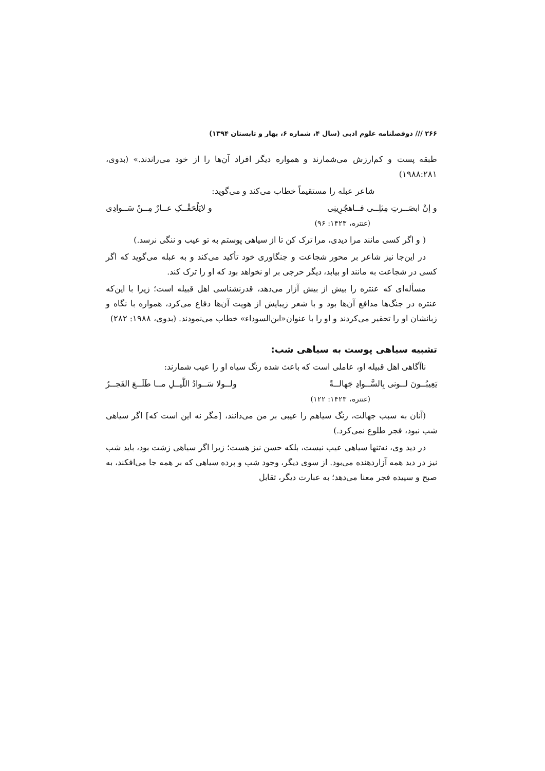۲۶۶ /// دوفصلنامه علوم ادبی (سال ۴، شماره ۶، بهار و تابستان ۱۳۹۴)
طبقه پست و کم‌ارزش می‌شمارند و همواره دیگر افراد آن‌ها را از خود می‌راندند.» (بدوی، ۱۹۸۸:۲۸۱)
شاعر عبله را مستقیماً خطاب می‌کند و می‌گوید:
و إنْ ابصَــرتِ مِثلِــی فــاهجُرِینِی و لایَلْحَقْــکِ عــارٌ مِــنْ سَــوادِی
(عنتره، ۱۴۲۳: ۹۶)
( و اگر کسی مانند مرا دیدی، مرا ترک کن تا از سیاهی پوستم به تو عیب و ننگی نرسد.)
در این‌جا نیز شاعر بر محور شجاعت و جنگاوری خود تأکید می‌کند و به عبله می‌گوید که اگر کسی در شجاعت به مانند او بیابد، دیگر حرجی بر او نخواهد بود که او را ترک کند.
مسأله‌ای که عنتره را بیش از بیش آزار می‌دهد، قدرنشناسی اهل قبیله است؛ زیرا با این‌که عنتره در جنگ‌ها مدافع آن‌ها بود و با شعر زیبایش از هویت آن‌ها دفاع می‌کرد، همواره با نگاه و زبانشان او را تحقیر می‌کردند و او را با عنوان«ابن‌السوداء» خطاب می‌نمودند. (بدوی، ۱۹۸۸: ۲۸۲)
تشبیه سیاهی پوست به سیاهی شب:
ناآگاهی اهل قبیله او، عاملی است که باعث شده رنگ سیاه او را عیب شمارند:
یَعِیبُــونَ لــونی بِالسَّــوادِ جَهالــةً ولــولا سَــوادُ اللَّیــلِ مــا طَلَــعَ الفَجــرُ
(عنتره، ۱۴۲۳: ۱۲۲)
(آنان به سبب جهالت، رنگ سیاهم را عیبی بر من می‌دانند، [مگر نه این است که] اگر سیاهی شب نبود، فجر طلوع نمی‌کرد.)
در دید وی، نه‌تنها سیاهی عیب نیست، بلکه حسن نیز هست؛ زیرا اگر سیاهی زشت بود، باید شب نیز در دید همه آزاردهنده می‌بود. از سوی دیگر، وجود شب و پرده سیاهی که بر همه جا می‌افکند، به صبح و سپیده فجر معنا می‌دهد؛ به عبارت دیگر، تقابل